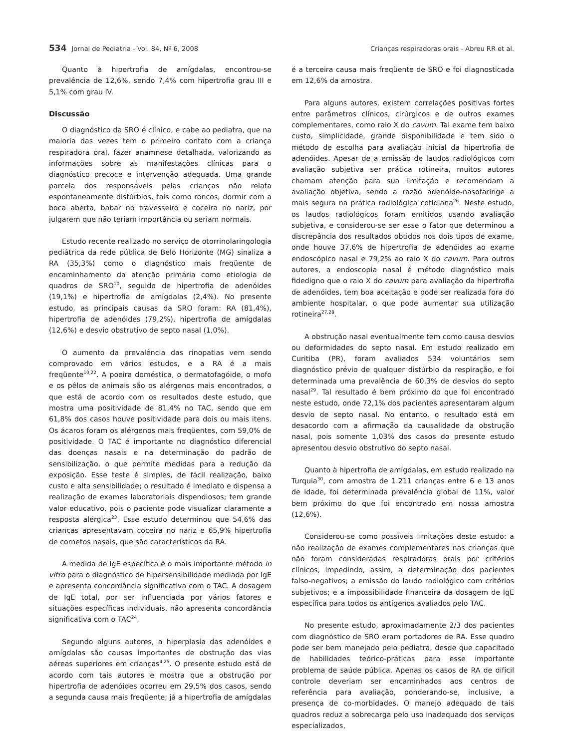534 Jornal de Pediatria - Vol. 84, Nº 6, 2008 Crianças respiradoras orais - Abreu RR et al.
Quanto à hipertrofia de amígdalas, encontrou-se prevalência de 12,6%, sendo 7,4% com hipertrofia grau III e 5,1% com grau IV.
Discussão
O diagnóstico da SRO é clínico, e cabe ao pediatra, que na maioria das vezes tem o primeiro contato com a criança respiradora oral, fazer anamnese detalhada, valorizando as informações sobre as manifestações clínicas para o diagnóstico precoce e intervenção adequada. Uma grande parcela dos responsáveis pelas crianças não relata espontaneamente distúrbios, tais como roncos, dormir com a boca aberta, babar no travesseiro e coceira no nariz, por julgarem que não teriam importância ou seriam normais.
Estudo recente realizado no serviço de otorrinolaringologia pediátrica da rede pública de Belo Horizonte (MG) sinaliza a RA (35,3%) como o diagnóstico mais freqüente de encaminhamento da atenção primária como etiologia de quadros de SRO<sup>10</sup>, seguido de hipertrofia de adenóides (19,1%) e hipertrofia de amígdalas (2,4%). No presente estudo, as principais causas da SRO foram: RA (81,4%), hipertrofia de adenóides (79,2%), hipertrofia de amígdalas (12,6%) e desvio obstrutivo de septo nasal (1,0%).
O aumento da prevalência das rinopatias vem sendo comprovado em vários estudos, e a RA é a mais freqüente<sup>10,22</sup>. A poeira doméstica, o dermatofagóide, o mofo e os pêlos de animais são os alérgenos mais encontrados, o que está de acordo com os resultados deste estudo, que mostra uma positividade de 81,4% no TAC, sendo que em 61,8% dos casos houve positividade para dois ou mais itens. Os ácaros foram os alérgenos mais freqüentes, com 59,0% de positividade. O TAC é importante no diagnóstico diferencial das doenças nasais e na determinação do padrão de sensibilização, o que permite medidas para a redução da exposição. Esse teste é simples, de fácil realização, baixo custo e alta sensibilidade; o resultado é imediato e dispensa a realização de exames laboratoriais dispendiosos; tem grande valor educativo, pois o paciente pode visualizar claramente a resposta alérgica<sup>23</sup>. Esse estudo determinou que 54,6% das crianças apresentavam coceira no nariz e 65,9% hipertrofia de cornetos nasais, que são característicos da RA.
A medida de IgE específica é o mais importante método in vitro para o diagnóstico de hipersensibilidade mediada por IgE e apresenta concordância significativa com o TAC. A dosagem de IgE total, por ser influenciada por vários fatores e situações específicas individuais, não apresenta concordância significativa com o TAC<sup>24</sup>.
Segundo alguns autores, a hiperplasia das adenóides e amígdalas são causas importantes de obstrução das vias aéreas superiores em crianças<sup>4,25</sup>. O presente estudo está de acordo com tais autores e mostra que a obstrução por hipertrofia de adenóides ocorreu em 29,5% dos casos, sendo a segunda causa mais freqüente; já a hipertrofia de amígdalas
é a terceira causa mais freqüente de SRO e foi diagnosticada em 12,6% da amostra.
Para alguns autores, existem correlações positivas fortes entre parâmetros clínicos, cirúrgicos e de outros exames complementares, como raio X do cavum. Tal exame tem baixo custo, simplicidade, grande disponibilidade e tem sido o método de escolha para avaliação inicial da hipertrofia de adenóides. Apesar de a emissão de laudos radiológicos com avaliação subjetiva ser prática rotineira, muitos autores chamam atenção para sua limitação e recomendam a avaliação objetiva, sendo a razão adenóide-nasofaringe a mais segura na prática radiológica cotidiana<sup>26</sup>. Neste estudo, os laudos radiológicos foram emitidos usando avaliação subjetiva, e considerou-se ser esse o fator que determinou a discrepância dos resultados obtidos nos dois tipos de exame, onde houve 37,6% de hipertrofia de adenóides ao exame endoscópico nasal e 79,2% ao raio X do cavum. Para outros autores, a endoscopia nasal é método diagnóstico mais fidedigno que o raio X do cavum para avaliação da hipertrofia de adenóides, tem boa aceitação e pode ser realizada fora do ambiente hospitalar, o que pode aumentar sua utilização rotineira<sup>27,28</sup>.
A obstrução nasal eventualmente tem como causa desvios ou deformidades do septo nasal. Em estudo realizado em Curitiba (PR), foram avaliados 534 voluntários sem diagnóstico prévio de qualquer distúrbio da respiração, e foi determinada uma prevalência de 60,3% de desvios do septo nasal<sup>29</sup>. Tal resultado é bem próximo do que foi encontrado neste estudo, onde 72,1% dos pacientes apresentaram algum desvio de septo nasal. No entanto, o resultado está em desacordo com a afirmação da causalidade da obstrução nasal, pois somente 1,03% dos casos do presente estudo apresentou desvio obstrutivo do septo nasal.
Quanto à hipertrofia de amígdalas, em estudo realizado na Turquia<sup>30</sup>, com amostra de 1.211 crianças entre 6 e 13 anos de idade, foi determinada prevalência global de 11%, valor bem próximo do que foi encontrado em nossa amostra (12,6%).
Considerou-se como possíveis limitações deste estudo: a não realização de exames complementares nas crianças que não foram consideradas respiradoras orais por critérios clínicos, impedindo, assim, a determinação dos pacientes falso-negativos; a emissão do laudo radiológico com critérios subjetivos; e a impossibilidade financeira da dosagem de IgE específica para todos os antígenos avaliados pelo TAC.
No presente estudo, aproximadamente 2/3 dos pacientes com diagnóstico de SRO eram portadores de RA. Esse quadro pode ser bem manejado pelo pediatra, desde que capacitado de habilidades teórico-práticas para esse importante problema de saúde pública. Apenas os casos de RA de difícil controle deveriam ser encaminhados aos centros de referência para avaliação, ponderando-se, inclusive, a presença de co-morbidades. O manejo adequado de tais quadros reduz a sobrecarga pelo uso inadequado dos serviços especializados,